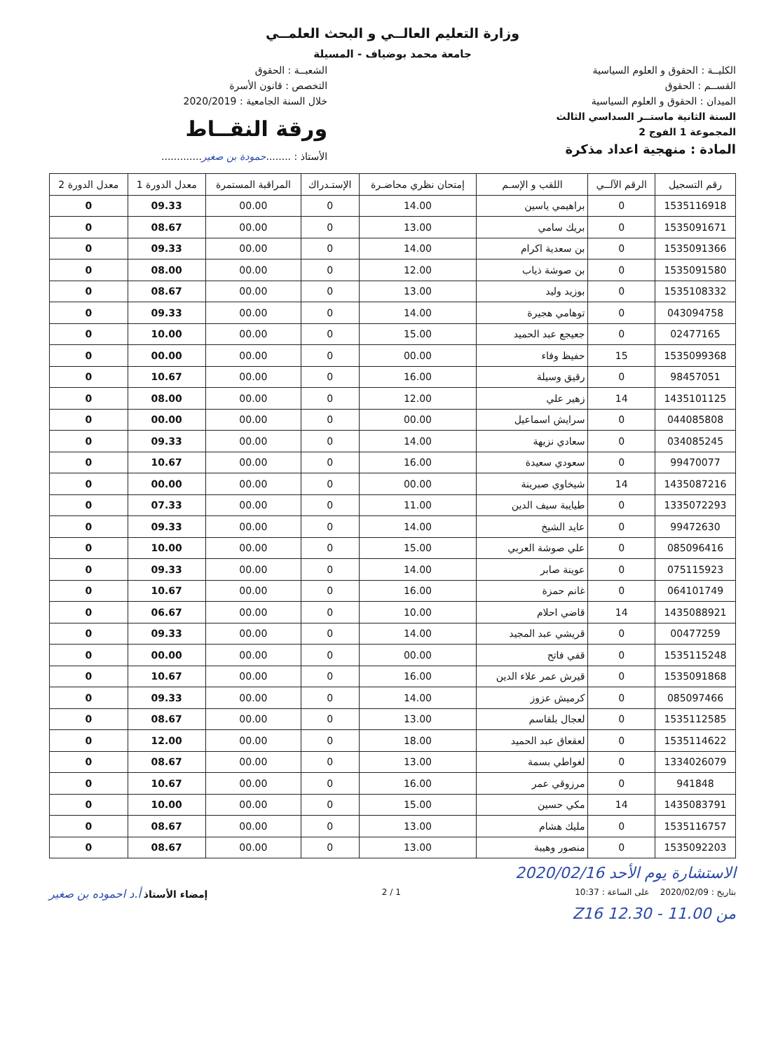وزارة التعليم العالــي و البحث العلمــي
جامعة محمد بوضياف - المسيلة
الكليــة : الحقوق و العلوم السياسية
القســم : الحقوق
الميدان : الحقوق و العلوم السياسية
السنة الثانية ماستــر السداسي الثالث
المجموعة 1 الفوج 2
المادة : منهجية اعداد مذكرة
الشعبــة : الحقوق
التخصص : قانون الأسرة
خلال السنة الجامعية : 2020/2019
ورقة النقــاط
الأستاذ : ........حمودة بن صغير.............
| رقم التسجيل | الرقم الآلــي | اللقب و الإسـم | إمتحان نظري محاضـرة | الإستـدراك | المراقبة المستمرة | معدل الدورة 1 | معدل الدورة 2 |
| --- | --- | --- | --- | --- | --- | --- | --- |
| 1535116918 | 0 | براهيمي ياسين | 14.00 | 0 | 00.00 | 09.33 | 0 |
| 1535091671 | 0 | بريك سامي | 13.00 | 0 | 00.00 | 08.67 | 0 |
| 1535091366 | 0 | بن سعدية اكرام | 14.00 | 0 | 00.00 | 09.33 | 0 |
| 1535091580 | 0 | بن صوشة ذياب | 12.00 | 0 | 00.00 | 08.00 | 0 |
| 1535108332 | 0 | بوزيد وليد | 13.00 | 0 | 00.00 | 08.67 | 0 |
| 043094758 | 0 | توهامي هجيرة | 14.00 | 0 | 00.00 | 09.33 | 0 |
| 02477165 | 0 | جعيجع عبد الحميد | 15.00 | 0 | 00.00 | 10.00 | 0 |
| 1535099368 | 15 | حفيظ وفاء | 00.00 | 0 | 00.00 | 00.00 | 0 |
| 98457051 | 0 | رقيق وسيلة | 16.00 | 0 | 00.00 | 10.67 | 0 |
| 1435101125 | 14 | زهير علي | 12.00 | 0 | 00.00 | 08.00 | 0 |
| 044085808 | 0 | سرايش اسماعيل | 00.00 | 0 | 00.00 | 00.00 | 0 |
| 034085245 | 0 | سعادي نزيهة | 14.00 | 0 | 00.00 | 09.33 | 0 |
| 99470077 | 0 | سعودي سعيدة | 16.00 | 0 | 00.00 | 10.67 | 0 |
| 1435087216 | 14 | شيخاوي صبرينة | 00.00 | 0 | 00.00 | 00.00 | 0 |
| 1335072293 | 0 | طيايبة سيف الدين | 11.00 | 0 | 00.00 | 07.33 | 0 |
| 99472630 | 0 | عايد الشيخ | 14.00 | 0 | 00.00 | 09.33 | 0 |
| 085096416 | 0 | علي صوشة العربي | 15.00 | 0 | 00.00 | 10.00 | 0 |
| 075115923 | 0 | عوينة صابر | 14.00 | 0 | 00.00 | 09.33 | 0 |
| 064101749 | 0 | غانم حمزة | 16.00 | 0 | 00.00 | 10.67 | 0 |
| 1435088921 | 14 | قاضي احلام | 10.00 | 0 | 00.00 | 06.67 | 0 |
| 00477259 | 0 | قريشي عبد المجيد | 14.00 | 0 | 00.00 | 09.33 | 0 |
| 1535115248 | 0 | قفي فاتح | 00.00 | 0 | 00.00 | 00.00 | 0 |
| 1535091868 | 0 | قيرش عمر علاء الدين | 16.00 | 0 | 00.00 | 10.67 | 0 |
| 085097466 | 0 | كرميش عزوز | 14.00 | 0 | 00.00 | 09.33 | 0 |
| 1535112585 | 0 | لعجال بلقاسم | 13.00 | 0 | 00.00 | 08.67 | 0 |
| 1535114622 | 0 | لعقعاق عبد الحميد | 18.00 | 0 | 00.00 | 12.00 | 0 |
| 1334026079 | 0 | لغواطي بسمة | 13.00 | 0 | 00.00 | 08.67 | 0 |
| 941848 | 0 | مرزوقي عمر | 16.00 | 0 | 00.00 | 10.67 | 0 |
| 1435083791 | 14 | مكي حسين | 15.00 | 0 | 00.00 | 10.00 | 0 |
| 1535116757 | 0 | مليك هشام | 13.00 | 0 | 00.00 | 08.67 | 0 |
| 1535092203 | 0 | منصور وهيبة | 13.00 | 0 | 00.00 | 08.67 | 0 |
الاستشارة يوم الأحد 2020/02/16
بتاريخ : 2020/02/09 على الساعة : 10:37
1 / 2
إمضاء الأستاذ أ.د احموده بن صغير
من 11.00 - 12.30 Z16